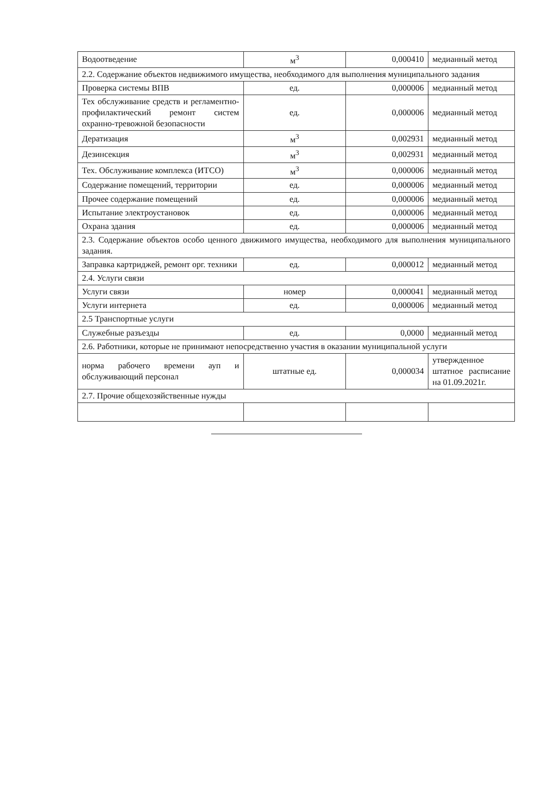| Водоотведение | м<sup>3</sup> | 0,000410 | медианный метод |
| 2.2. Содержание объектов недвижимого имущества, необходимого для выполнения муниципального задания | | | |
| Проверка системы ВПВ | ед. | 0,000006 | медианный метод |
| Тех обслуживание средств и регламентно-профилактический ремонт систем охранно-тревожной безопасности | ед. | 0,000006 | медианный метод |
| Дератизация | м<sup>3</sup> | 0,002931 | медианный метод |
| Дезинсекция | м<sup>3</sup> | 0,002931 | медианный метод |
| Тех. Обслуживание комплекса (ИТСО) | м<sup>3</sup> | 0,000006 | медианный метод |
| Содержание помещений, территории | ед. | 0,000006 | медианный метод |
| Прочее содержание помещений | ед. | 0,000006 | медианный метод |
| Испытание электроустановок | ед. | 0,000006 | медианный метод |
| Охрана здания | ед. | 0,000006 | медианный метод |
| 2.3. Содержание объектов особо ценного движимого имущества, необходимого для выполнения муниципального задания. | | | |
| Заправка картриджей, ремонт орг. техники | ед. | 0,000012 | медианный метод |
| 2.4. Услуги связи | | | |
| Услуги связи | номер | 0,000041 | медианный метод |
| Услуги интернета | ед. | 0,000006 | медианный метод |
| 2.5 Транспортные услуги | | | |
| Служебные разъезды | ед. | 0,0000 | медианный метод |
| 2.6. Работники, которые не принимают непосредственно участия в оказании муниципальной услуги | | | |
| норма рабочего времени ауп и обслуживающий персонал | штатные ед. | 0,000034 | утвержденное штатное расписание на 01.09.2021г. |
| 2.7. Прочие общехозяйственные нужды | | | |